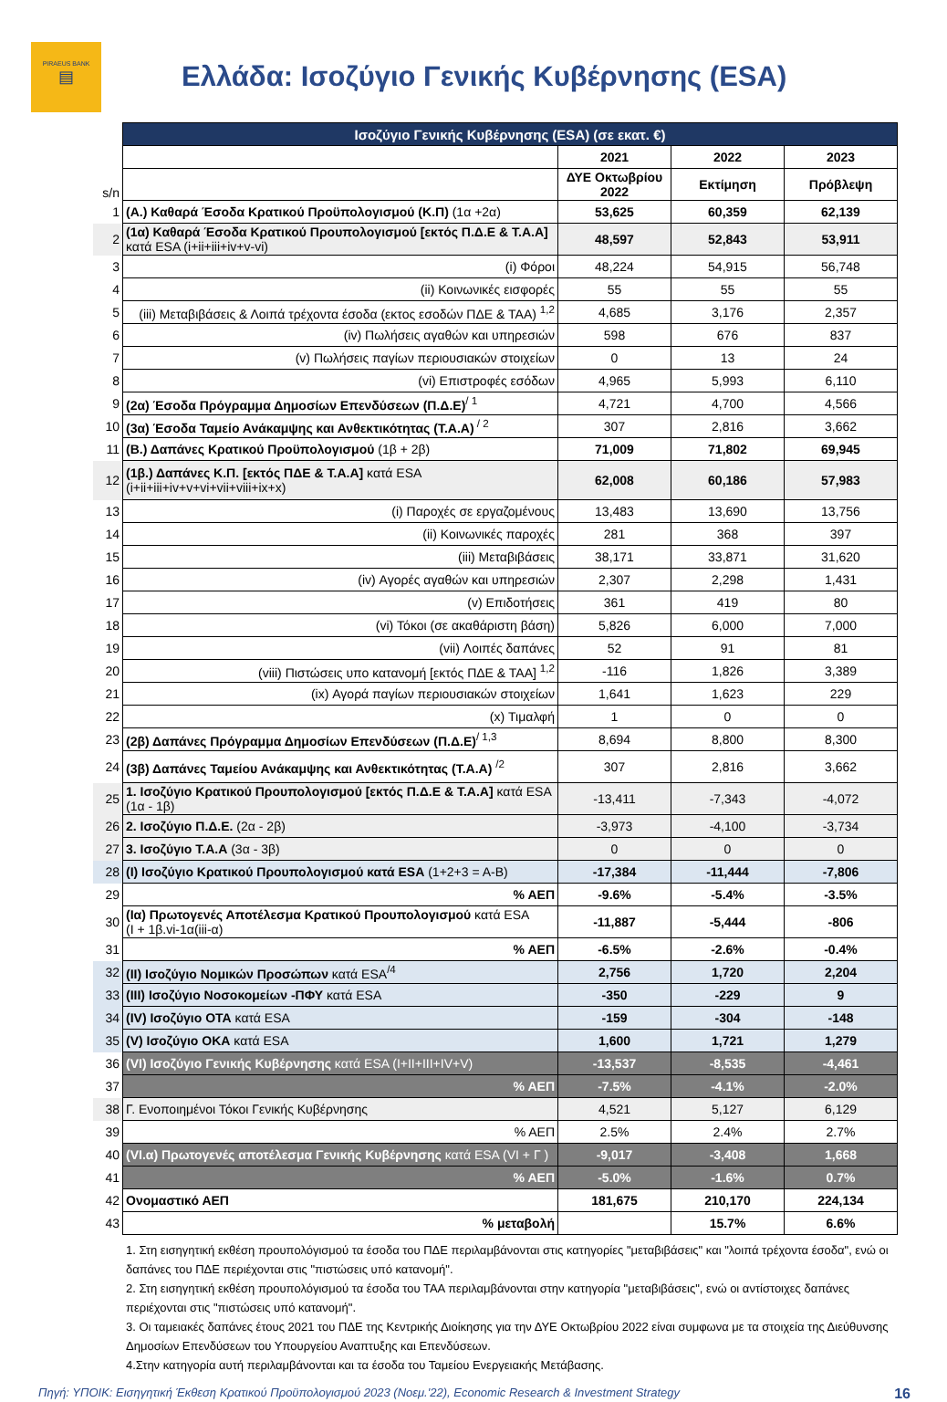PIRAEUS BANK
▤
Ελλάδα: Ισοζύγιο Γενικής Κυβέρνησης (ESA)
| | Ισοζύγιο Γενικής Κυβέρνησης (ESA) (σε εκατ. €) | | | |
| | | 2021 | 2022 | 2023 |
| s/n | | ΔΥΕ Οκτωβρίου 2022 | Εκτίμηση | Πρόβλεψη |
| 1 | (Α.) Καθαρά Έσοδα Κρατικού Προϋπολογισμού (Κ.Π) (1α +2α) | 53,625 | 60,359 | 62,139 |
| 2 | (1α) Καθαρά Έσοδα Κρατικού Προυπολογισμού [εκτός Π.Δ.Ε & Τ.Α.Α] κατά ESA (i+ii+iii+iv+v-vi) | 48,597 | 52,843 | 53,911 |
| 3 | (i) Φόροι | 48,224 | 54,915 | 56,748 |
| 4 | (ii) Κοινωνικές εισφορές | 55 | 55 | 55 |
| 5 | (iii) Μεταβιβάσεις & Λοιπά τρέχοντα έσοδα (εκτος εσοδών ΠΔΕ & ΤΑΑ) <sup>1,2</sup> | 4,685 | 3,176 | 2,357 |
| 6 | (iv) Πωλήσεις αγαθών και υπηρεσιών | 598 | 676 | 837 |
| 7 | (v) Πωλήσεις παγίων περιουσιακών στοιχείων | 0 | 13 | 24 |
| 8 | (vi) Επιστροφές εσόδων | 4,965 | 5,993 | 6,110 |
| 9 | (2α) Έσοδα Πρόγραμμα Δημοσίων Επενδύσεων (Π.Δ.Ε)<sup>/ 1</sup> | 4,721 | 4,700 | 4,566 |
| 10 | (3α) Έσοδα Ταμείο Ανάκαμψης και Ανθεκτικότητας (Τ.Α.Α)<sup>/ 2</sup> | 307 | 2,816 | 3,662 |
| 11 | (Β.) Δαπάνες Κρατικού Προϋπολογισμού (1β + 2β) | 71,009 | 71,802 | 69,945 |
| 12 | (1β.) Δαπάνες Κ.Π. [εκτός ΠΔΕ & Τ.Α.Α] κατά ESA (i+ii+iii+iv+v+vi+vii+viii+ix+x) | 62,008 | 60,186 | 57,983 |
| 13 | (i) Παροχές σε εργαζομένους | 13,483 | 13,690 | 13,756 |
| 14 | (ii) Κοινωνικές παροχές | 281 | 368 | 397 |
| 15 | (iii) Μεταβιβάσεις | 38,171 | 33,871 | 31,620 |
| 16 | (iv) Αγορές αγαθών και υπηρεσιών | 2,307 | 2,298 | 1,431 |
| 17 | (v) Επιδοτήσεις | 361 | 419 | 80 |
| 18 | (vi) Τόκοι (σε ακαθάριστη βάση) | 5,826 | 6,000 | 7,000 |
| 19 | (vii) Λοιπές δαπάνες | 52 | 91 | 81 |
| 20 | (viii) Πιστώσεις υπο κατανομή [εκτός ΠΔΕ & ΤΑΑ] <sup>1,2</sup> | -116 | 1,826 | 3,389 |
| 21 | (ix) Αγορά παγίων περιουσιακών στοιχείων | 1,641 | 1,623 | 229 |
| 22 | (x) Τιμαλφή | 1 | 0 | 0 |
| 23 | (2β) Δαπάνες Πρόγραμμα Δημοσίων Επενδύσεων (Π.Δ.Ε)<sup>/ 1,3</sup> | 8,694 | 8,800 | 8,300 |
| 24 | (3β) Δαπάνες Ταμείου Ανάκαμψης και Ανθεκτικότητας (Τ.Α.Α) <sup>/2</sup> | 307 | 2,816 | 3,662 |
| 25 | 1. Ισοζύγιο Κρατικού Προυπολογισμού [εκτός Π.Δ.Ε & Τ.Α.Α] κατά ESA (1α - 1β) | -13,411 | -7,343 | -4,072 |
| 26 | 2. Ισοζύγιο Π.Δ.Ε. (2α - 2β) | -3,973 | -4,100 | -3,734 |
| 27 | 3. Ισοζύγιο Τ.Α.Α (3α - 3β) | 0 | 0 | 0 |
| 28 | (Ι) Ισοζύγιο Κρατικού Προυπολογισμού κατά ESA (1+2+3 = A-B) | -17,384 | -11,444 | -7,806 |
| 29 | % ΑΕΠ | -9.6% | -5.4% | -3.5% |
| 30 | (Ια) Πρωτογενές Αποτέλεσμα Κρατικού Προυπολογισμού κατά ESA (Ι + 1β.vi-1α(iii-α) | -11,887 | -5,444 | -806 |
| 31 | % ΑΕΠ | -6.5% | -2.6% | -0.4% |
| 32 | (ΙΙ) Ισοζύγιο Νομικών Προσώπων κατά ESA<sup>/4</sup> | 2,756 | 1,720 | 2,204 |
| 33 | (ΙΙΙ) Ισοζύγιο Νοσοκομείων -ΠΦΥ κατά ESA | -350 | -229 | 9 |
| 34 | (ΙV) Ισοζύγιο ΟΤΑ κατά ESA | -159 | -304 | -148 |
| 35 | (V) Ισοζύγιο ΟΚΑ κατά ESA | 1,600 | 1,721 | 1,279 |
| 36 | (VI) Ισοζύγιο Γενικής Κυβέρνησης κατά ESA (I+II+III+IV+V) | -13,537 | -8,535 | -4,461 |
| 37 | % ΑΕΠ | -7.5% | -4.1% | -2.0% |
| 38 | Γ. Ενοποιημένοι Τόκοι Γενικής Κυβέρνησης | 4,521 | 5,127 | 6,129 |
| 39 | % ΑΕΠ | 2.5% | 2.4% | 2.7% |
| 40 | (VI.α) Πρωτογενές αποτέλεσμα Γενικής Κυβέρνησης κατά ESA (VI + Γ ) | -9,017 | -3,408 | 1,668 |
| 41 | % ΑΕΠ | -5.0% | -1.6% | 0.7% |
| 42 | Ονομαστικό ΑΕΠ | 181,675 | 210,170 | 224,134 |
| 43 | % μεταβολή | | 15.7% | 6.6% |
1. Στη εισηγητική εκθέση προυπολόγισμού τα έσοδα του ΠΔΕ περιλαμβάνονται στις κατηγορίες "μεταβιβάσεις" και "λοιπά τρέχοντα έσοδα", ενώ οι δαπάνες του ΠΔΕ περιέχονται στις "πιστώσεις υπό κατανομή".
2. Στη εισηγητική εκθέση προυπολόγισμού τα έσοδα του ΤΑΑ περιλαμβάνονται στην κατηγορία "μεταβιβάσεις", ενώ οι αντίστοιχες δαπάνες περιέχονται στις "πιστώσεις υπό κατανομή".
3. Οι ταμειακές δαπάνες έτους 2021 του ΠΔΕ της Κεντρικής Διοίκησης για την ΔΥΕ Οκτωβρίου 2022 είναι συμφωνα με τα στοιχεία της Διεύθυνσης Δημοσίων Επενδύσεων του Υπουργείου Αναπτυξης και Επενδύσεων.
4.Στην κατηγορία αυτή περιλαμβάνονται και τα έσοδα του Ταμείου Ενεργειακής Μετάβασης.
Πηγή: ΥΠΟΙΚ: Εισηγητική Έκθεση Κρατικού Προϋπολογισμού 2023 (Νοεμ.'22), Economic Research & Investment Strategy 16